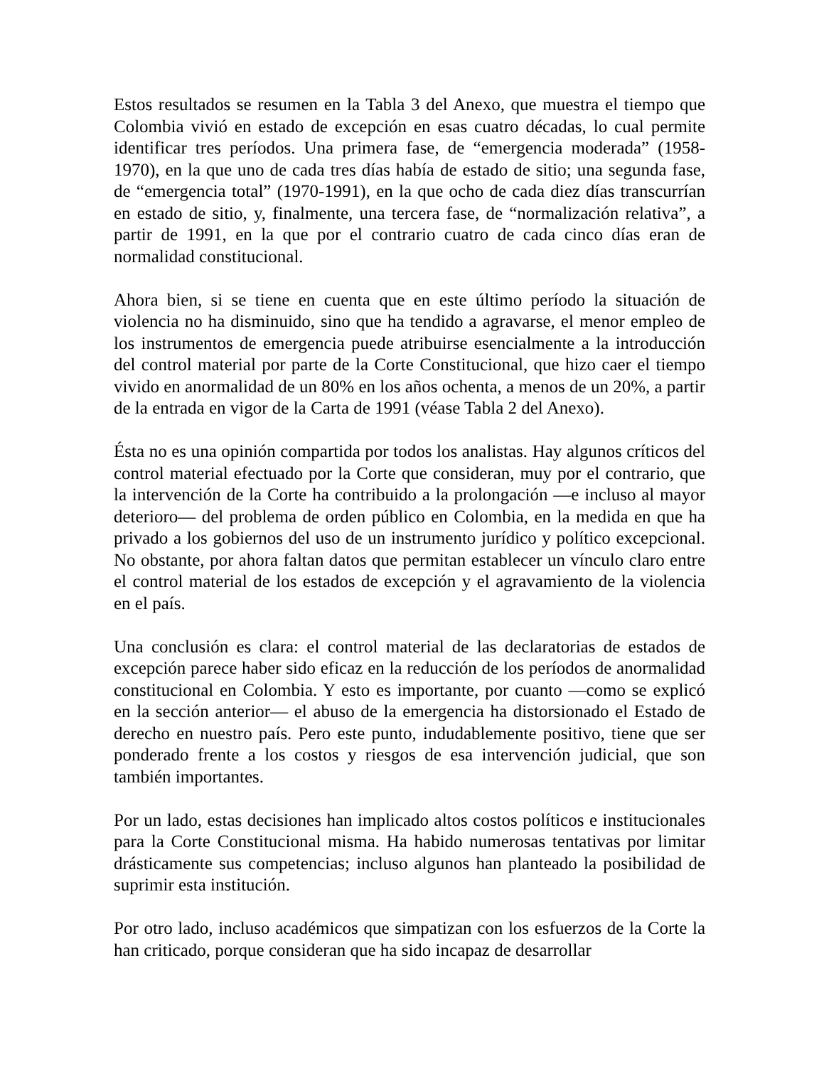Estos resultados se resumen en la Tabla 3 del Anexo, que muestra el tiempo que Colombia vivió en estado de excepción en esas cuatro décadas, lo cual permite identificar tres períodos. Una primera fase, de “emergencia moderada” (1958-1970), en la que uno de cada tres días había de estado de sitio; una segunda fase, de “emergencia total” (1970-1991), en la que ocho de cada diez días transcurrían en estado de sitio, y, finalmente, una tercera fase, de “normalización relativa”, a partir de 1991, en la que por el contrario cuatro de cada cinco días eran de normalidad constitucional.
Ahora bien, si se tiene en cuenta que en este último período la situación de violencia no ha disminuido, sino que ha tendido a agravarse, el menor empleo de los instrumentos de emergencia puede atribuirse esencialmente a la introducción del control material por parte de la Corte Constitucional, que hizo caer el tiempo vivido en anormalidad de un 80% en los años ochenta, a menos de un 20%, a partir de la entrada en vigor de la Carta de 1991 (véase Tabla 2 del Anexo).
Ésta no es una opinión compartida por todos los analistas. Hay algunos críticos del control material efectuado por la Corte que consideran, muy por el contrario, que la intervención de la Corte ha contribuido a la prolongación —e incluso al mayor deterioro— del problema de orden público en Colombia, en la medida en que ha privado a los gobiernos del uso de un instrumento jurídico y político excepcional. No obstante, por ahora faltan datos que permitan establecer un vínculo claro entre el control material de los estados de excepción y el agravamiento de la violencia en el país.
Una conclusión es clara: el control material de las declaratorias de estados de excepción parece haber sido eficaz en la reducción de los períodos de anormalidad constitucional en Colombia. Y esto es importante, por cuanto —como se explicó en la sección anterior— el abuso de la emergencia ha distorsionado el Estado de derecho en nuestro país. Pero este punto, indudablemente positivo, tiene que ser ponderado frente a los costos y riesgos de esa intervención judicial, que son también importantes.
Por un lado, estas decisiones han implicado altos costos políticos e institucionales para la Corte Constitucional misma. Ha habido numerosas tentativas por limitar drásticamente sus competencias; incluso algunos han planteado la posibilidad de suprimir esta institución.
Por otro lado, incluso académicos que simpatizan con los esfuerzos de la Corte la han criticado, porque consideran que ha sido incapaz de desarrollar